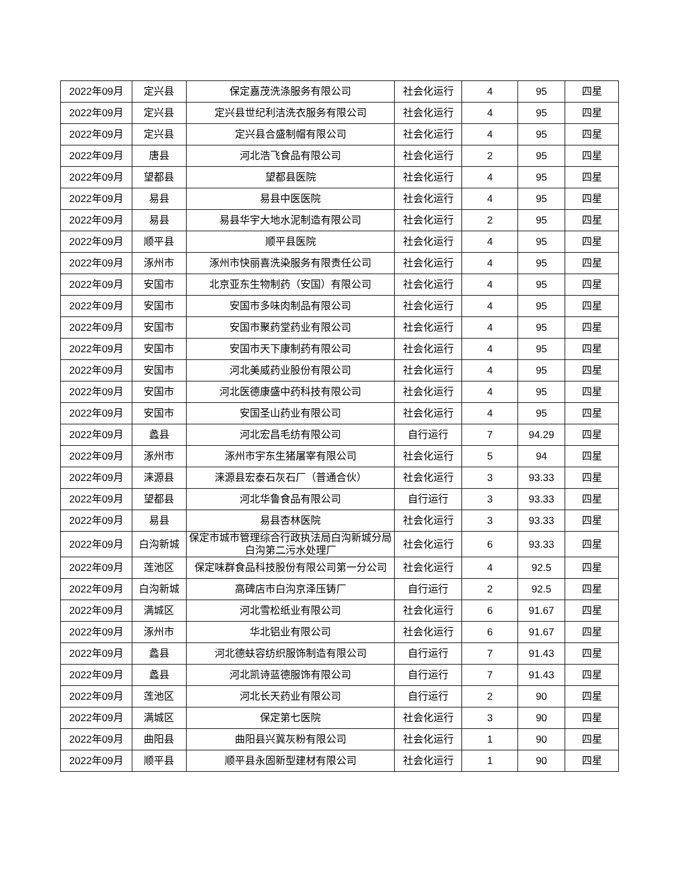| 2022年09月 | 定兴县 | 保定嘉茂洗涤服务有限公司 | 社会化运行 | 4 | 95 | 四星 |
| 2022年09月 | 定兴县 | 定兴县世纪利洁洗衣服务有限公司 | 社会化运行 | 4 | 95 | 四星 |
| 2022年09月 | 定兴县 | 定兴县合盛制帽有限公司 | 社会化运行 | 4 | 95 | 四星 |
| 2022年09月 | 唐县 | 河北浩飞食品有限公司 | 社会化运行 | 2 | 95 | 四星 |
| 2022年09月 | 望都县 | 望都县医院 | 社会化运行 | 4 | 95 | 四星 |
| 2022年09月 | 易县 | 易县中医医院 | 社会化运行 | 4 | 95 | 四星 |
| 2022年09月 | 易县 | 易县华宇大地水泥制造有限公司 | 社会化运行 | 2 | 95 | 四星 |
| 2022年09月 | 顺平县 | 顺平县医院 | 社会化运行 | 4 | 95 | 四星 |
| 2022年09月 | 涿州市 | 涿州市快丽喜洗染服务有限责任公司 | 社会化运行 | 4 | 95 | 四星 |
| 2022年09月 | 安国市 | 北京亚东生物制药（安国）有限公司 | 社会化运行 | 4 | 95 | 四星 |
| 2022年09月 | 安国市 | 安国市多味肉制品有限公司 | 社会化运行 | 4 | 95 | 四星 |
| 2022年09月 | 安国市 | 安国市聚药堂药业有限公司 | 社会化运行 | 4 | 95 | 四星 |
| 2022年09月 | 安国市 | 安国市天下康制药有限公司 | 社会化运行 | 4 | 95 | 四星 |
| 2022年09月 | 安国市 | 河北美威药业股份有限公司 | 社会化运行 | 4 | 95 | 四星 |
| 2022年09月 | 安国市 | 河北医德康盛中药科技有限公司 | 社会化运行 | 4 | 95 | 四星 |
| 2022年09月 | 安国市 | 安国圣山药业有限公司 | 社会化运行 | 4 | 95 | 四星 |
| 2022年09月 | 蠡县 | 河北宏昌毛纺有限公司 | 自行运行 | 7 | 94.29 | 四星 |
| 2022年09月 | 涿州市 | 涿州市宇东生猪屠宰有限公司 | 社会化运行 | 5 | 94 | 四星 |
| 2022年09月 | 涞源县 | 涞源县宏泰石灰石厂（普通合伙） | 社会化运行 | 3 | 93.33 | 四星 |
| 2022年09月 | 望都县 | 河北华鲁食品有限公司 | 自行运行 | 3 | 93.33 | 四星 |
| 2022年09月 | 易县 | 易县杏林医院 | 社会化运行 | 3 | 93.33 | 四星 |
| 2022年09月 | 白沟新城 | 保定市城市管理综合行政执法局白沟新城分局白沟第二污水处理厂 | 社会化运行 | 6 | 93.33 | 四星 |
| 2022年09月 | 莲池区 | 保定味群食品科技股份有限公司第一分公司 | 社会化运行 | 4 | 92.5 | 四星 |
| 2022年09月 | 白沟新城 | 高碑店市白沟京泽压铸厂 | 自行运行 | 2 | 92.5 | 四星 |
| 2022年09月 | 满城区 | 河北雪松纸业有限公司 | 社会化运行 | 6 | 91.67 | 四星 |
| 2022年09月 | 涿州市 | 华北铝业有限公司 | 社会化运行 | 6 | 91.67 | 四星 |
| 2022年09月 | 蠡县 | 河北德蚨容纺织服饰制造有限公司 | 自行运行 | 7 | 91.43 | 四星 |
| 2022年09月 | 蠡县 | 河北凯诗蓝德服饰有限公司 | 自行运行 | 7 | 91.43 | 四星 |
| 2022年09月 | 莲池区 | 河北长天药业有限公司 | 自行运行 | 2 | 90 | 四星 |
| 2022年09月 | 满城区 | 保定第七医院 | 社会化运行 | 3 | 90 | 四星 |
| 2022年09月 | 曲阳县 | 曲阳县兴冀灰粉有限公司 | 社会化运行 | 1 | 90 | 四星 |
| 2022年09月 | 顺平县 | 顺平县永固新型建材有限公司 | 社会化运行 | 1 | 90 | 四星 |